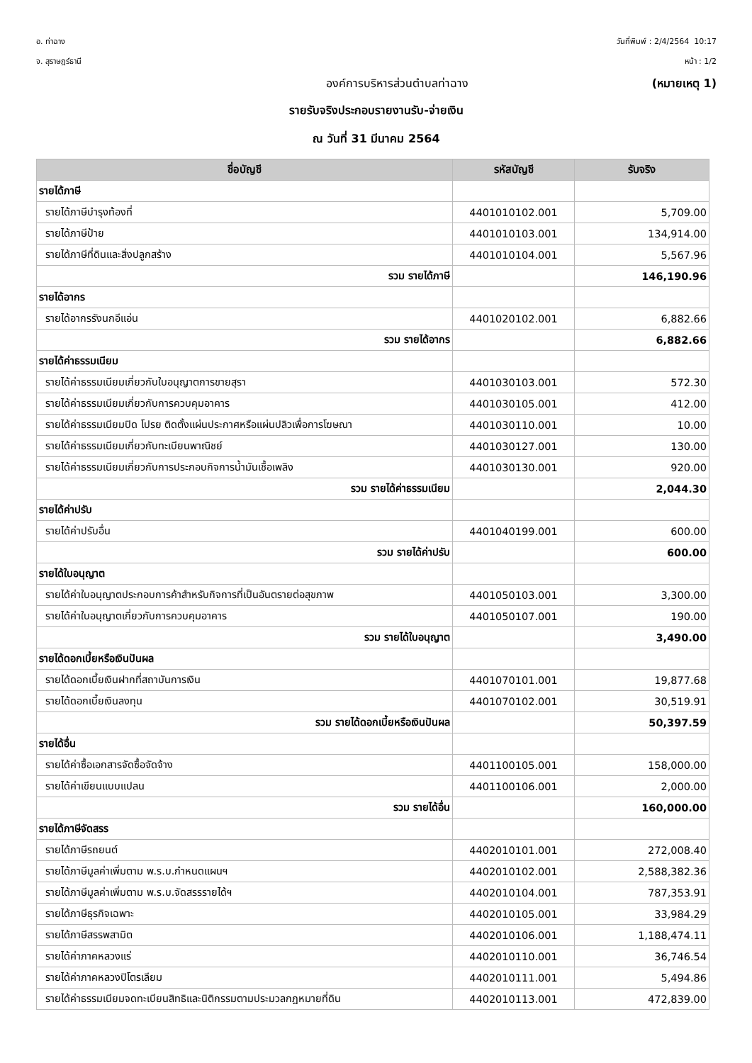อ. ท่าฉาง วันที่พิมพ์ : 2/4/2564 10:17
จ. สุราษฎร์ธานี หน้า : 1/2
องค์การบริหารส่วนตำบลท่าฉาง (หมายเหตุ 1)
รายรับจริงประกอบรายงานรับ-จ่ายเงิน
ณ วันที่ 31 มีนาคม 2564
| ชื่อบัญชี | รหัสบัญชี | รับจริง |
| --- | --- | --- |
| รายได้ภาษี | | |
| รายได้ภาษีบำรุงท้องที่ | 4401010102.001 | 5,709.00 |
| รายได้ภาษีป้าย | 4401010103.001 | 134,914.00 |
| รายได้ภาษีที่ดินและสิ่งปลูกสร้าง | 4401010104.001 | 5,567.96 |
| รวม รายได้ภาษี | | 146,190.96 |
| รายได้อากร | | |
| รายได้อากรรังนกอีแอ่น | 4401020102.001 | 6,882.66 |
| รวม รายได้อากร | | 6,882.66 |
| รายได้ค่าธรรมเนียม | | |
| รายได้ค่าธรรมเนียมเกี่ยวกับใบอนุญาตการขายสุรา | 4401030103.001 | 572.30 |
| รายได้ค่าธรรมเนียมเกี่ยวกับการควบคุมอาคาร | 4401030105.001 | 412.00 |
| รายได้ค่าธรรมเนียมปิด โปรย ติดตั้งแผ่นประกาศหรือแผ่นปลิวเพื่อการโฆษณา | 4401030110.001 | 10.00 |
| รายได้ค่าธรรมเนียมเกี่ยวกับทะเบียนพาณิชย์ | 4401030127.001 | 130.00 |
| รายได้ค่าธรรมเนียมเกี่ยวกับการประกอบกิจการน้ำมันเชื้อเพลิง | 4401030130.001 | 920.00 |
| รวม รายได้ค่าธรรมเนียม | | 2,044.30 |
| รายได้ค่าปรับ | | |
| รายได้ค่าปรับอื่น | 4401040199.001 | 600.00 |
| รวม รายได้ค่าปรับ | | 600.00 |
| รายได้ใบอนุญาต | | |
| รายได้ค่าใบอนุญาตประกอบการค้าสำหรับกิจการที่เป็นอันตรายต่อสุขภาพ | 4401050103.001 | 3,300.00 |
| รายได้ค่าใบอนุญาตเกี่ยวกับการควบคุมอาคาร | 4401050107.001 | 190.00 |
| รวม รายได้ใบอนุญาต | | 3,490.00 |
| รายได้ดอกเบี้ยหรือเงินปันผล | | |
| รายได้ดอกเบี้ยเงินฝากที่สถาบันการเงิน | 4401070101.001 | 19,877.68 |
| รายได้ดอกเบี้ยเงินลงทุน | 4401070102.001 | 30,519.91 |
| รวม รายได้ดอกเบี้ยหรือเงินปันผล | | 50,397.59 |
| รายได้อื่น | | |
| รายได้ค่าซื้อเอกสารจัดซื้อจัดจ้าง | 4401100105.001 | 158,000.00 |
| รายได้ค่าเขียนแบบแปลน | 4401100106.001 | 2,000.00 |
| รวม รายได้อื่น | | 160,000.00 |
| รายได้ภาษีจัดสรร | | |
| รายได้ภาษีรถยนต์ | 4402010101.001 | 272,008.40 |
| รายได้ภาษีมูลค่าเพิ่มตาม พ.ร.บ.กำหนดแผนฯ | 4402010102.001 | 2,588,382.36 |
| รายได้ภาษีมูลค่าเพิ่มตาม พ.ร.บ.จัดสรรรายได้ฯ | 4402010104.001 | 787,353.91 |
| รายได้ภาษีธุรกิจเฉพาะ | 4402010105.001 | 33,984.29 |
| รายได้ภาษีสรรพสามิต | 4402010106.001 | 1,188,474.11 |
| รายได้ค่าภาคหลวงแร่ | 4402010110.001 | 36,746.54 |
| รายได้ค่าภาคหลวงปิโตรเลียม | 4402010111.001 | 5,494.86 |
| รายได้ค่าธรรมเนียมจดทะเบียนสิทธิและนิติกรรมตามประมวลกฎหมายที่ดิน | 4402010113.001 | 472,839.00 |